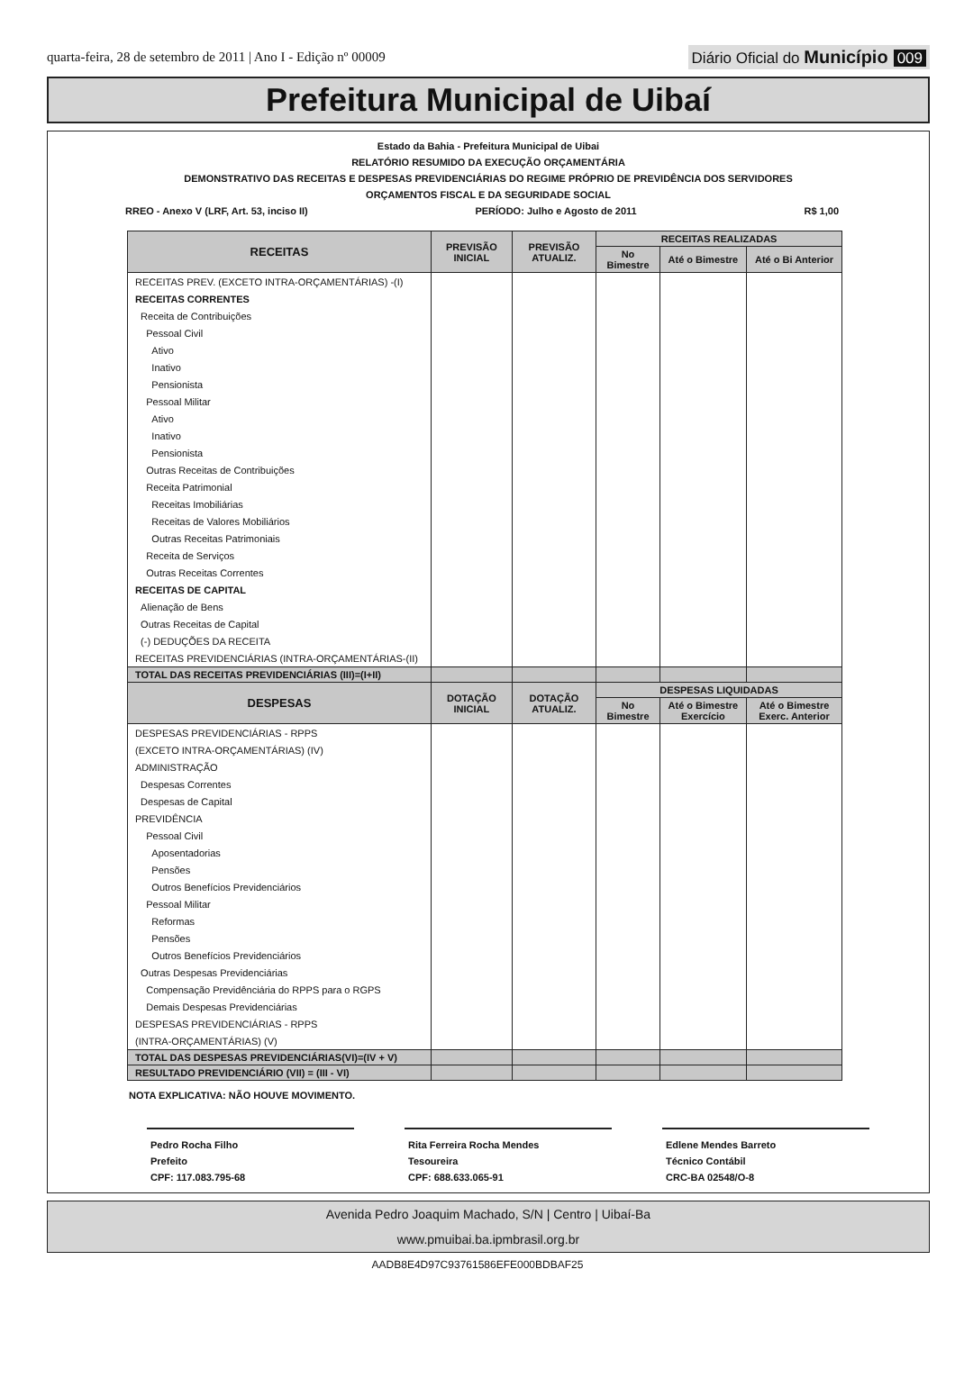quarta-feira, 28 de setembro de 2011 | Ano I - Edição nº 00009
Diário Oficial do Município 009
Prefeitura Municipal de Uibaí
Estado da Bahia - Prefeitura Municipal de Uibai
RELATÓRIO RESUMIDO DA EXECUÇÃO ORÇAMENTÁRIA
DEMONSTRATIVO DAS RECEITAS E DESPESAS PREVIDENCIÁRIAS DO REGIME PRÓPRIO DE PREVIDÊNCIA DOS SERVIDORES
ORÇAMENTOS FISCAL E DA SEGURIDADE SOCIAL
RREO - Anexo V (LRF, Art. 53, inciso II) PERÍODO: Julho e Agosto de 2011 R$ 1,00
| RECEITAS | PREVISÃO INICIAL | PREVISÃO ATUALIZ. | RECEITAS REALIZADAS | | |
| --- | --- | --- | --- | --- | --- |
| | | | No Bimestre | Até o Bimestre | Até o Bi Anterior |
| RECEITAS PREV. (EXCETO INTRA-ORÇAMENTÁRIAS) -(I) | | | | | |
| RECEITAS CORRENTES | | | | | |
| Receita de Contribuições | | | | | |
| Pessoal Civil | | | | | |
| Ativo | | | | | |
| Inativo | | | | | |
| Pensionista | | | | | |
| Pessoal Militar | | | | | |
| Ativo | | | | | |
| Inativo | | | | | |
| Pensionista | | | | | |
| Outras Receitas de Contribuições | | | | | |
| Receita Patrimonial | | | | | |
| Receitas Imobiliárias | | | | | |
| Receitas de Valores Mobiliários | | | | | |
| Outras Receitas Patrimoniais | | | | | |
| Receita de Serviços | | | | | |
| Outras Receitas Correntes | | | | | |
| RECEITAS DE CAPITAL | | | | | |
| Alienação de Bens | | | | | |
| Outras Receitas de Capital | | | | | |
| (-) DEDUÇÕES DA RECEITA | | | | | |
| RECEITAS PREVIDENCIÁRIAS (INTRA-ORÇAMENTÁRIAS-(II) | | | | | |
| TOTAL DAS RECEITAS PREVIDENCIÁRIAS (III)=(I+II) | | | | | |
| DESPESAS | DOTAÇÃO INICIAL | DOTAÇÃO ATUALIZ. | DESPESAS LIQUIDADAS | | |
| | | | No Bimestre | Até o Bimestre Exercício | Até o Bimestre Exerc. Anterior |
| DESPESAS PREVIDENCIÁRIAS - RPPS | | | | | |
| (EXCETO INTRA-ORÇAMENTÁRIAS) (IV) | | | | | |
| ADMINISTRAÇÃO | | | | | |
| Despesas Correntes | | | | | |
| Despesas de Capital | | | | | |
| PREVIDÊNCIA | | | | | |
| Pessoal Civil | | | | | |
| Aposentadorias | | | | | |
| Pensões | | | | | |
| Outros Benefícios Previdenciários | | | | | |
| Pessoal Militar | | | | | |
| Reformas | | | | | |
| Pensões | | | | | |
| Outros Benefícios Previdenciários | | | | | |
| Outras Despesas Previdenciárias | | | | | |
| Compensação Previdênciária do RPPS para o RGPS | | | | | |
| Demais Despesas Previdenciárias | | | | | |
| DESPESAS PREVIDENCIÁRIAS - RPPS | | | | | |
| (INTRA-ORÇAMENTÁRIAS) (V) | | | | | |
| TOTAL DAS DESPESAS PREVIDENCIÁRIAS(VI)=(IV + V) | | | | | |
| RESULTADO PREVIDENCIÁRIO (VII) = (III - VI) | | | | | |
NOTA EXPLICATIVA: NÃO HOUVE MOVIMENTO.
Pedro Rocha Filho
Prefeito
CPF: 117.083.795-68
Rita Ferreira Rocha Mendes
Tesoureira
CPF: 688.633.065-91
Edlene Mendes Barreto
Técnico Contábil
CRC-BA 02548/O-8
Avenida Pedro Joaquim Machado, S/N | Centro | Uibaí-Ba
www.pmuibai.ba.ipmbrasil.org.br
AADB8E4D97C93761586EFE000BDBAF25